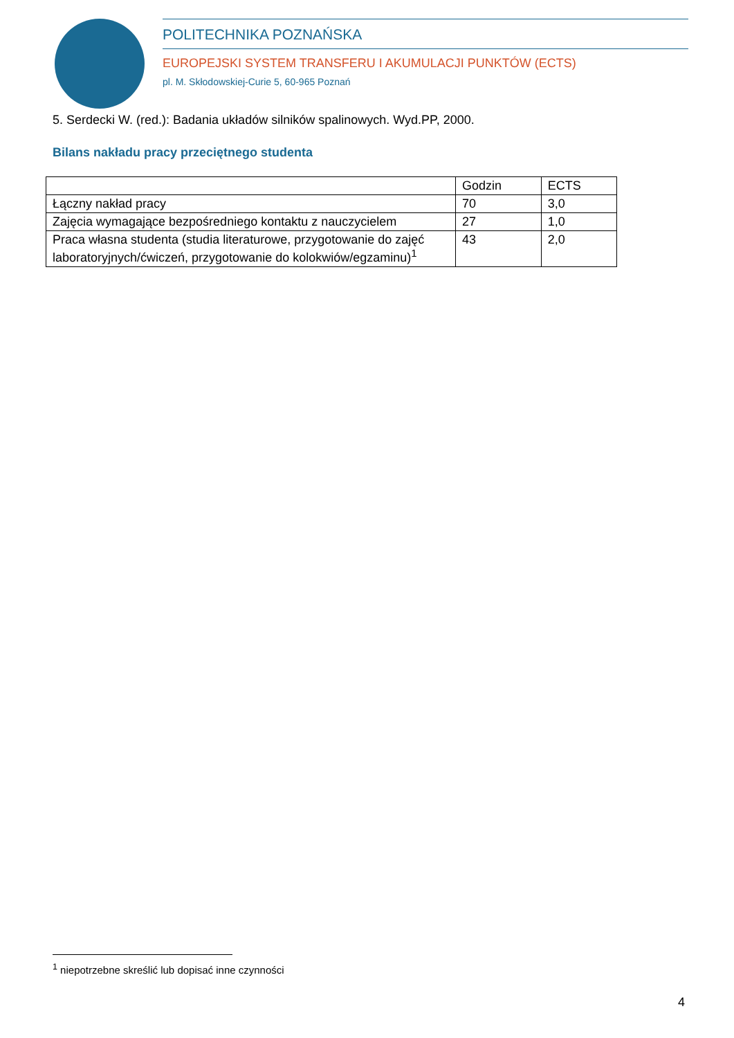POLITECHNIKA POZNAŃSKA
EUROPEJSKI SYSTEM TRANSFERU I AKUMULACJI PUNKTÓW (ECTS)
pl. M. Skłodowskiej-Curie 5, 60-965 Poznań
5. Serdecki W. (red.): Badania układów silników spalinowych. Wyd.PP, 2000.
Bilans nakładu pracy przeciętnego studenta
| | Godzin | ECTS |
| --- | --- | --- |
| Łączny nakład pracy | 70 | 3,0 |
| Zajęcia wymagające bezpośredniego kontaktu z nauczycielem | 27 | 1,0 |
| Praca własna studenta (studia literaturowe, przygotowanie do zajęć laboratoryjnych/ćwiczeń, przygotowanie do kolokwiów/egzaminu)<sup>1</sup> | 43 | 2,0 |
<sup>1</sup> niepotrzebne skreślić lub dopisać inne czynności
4